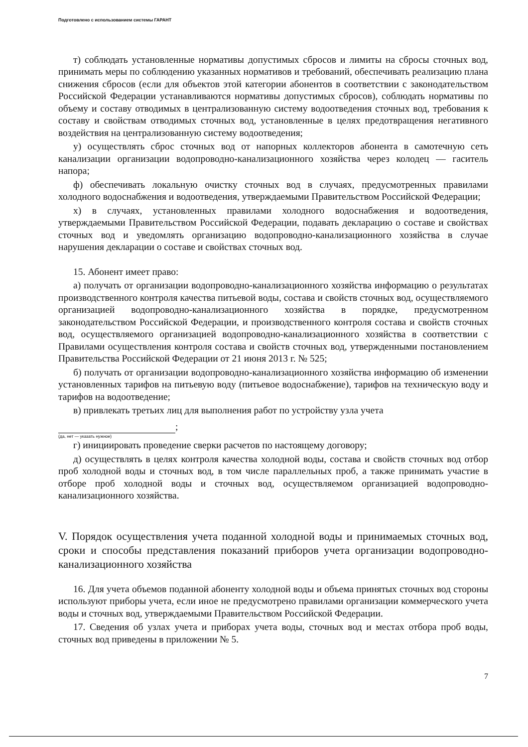Подготовлено с использованием системы ГАРАНТ
т) соблюдать установленные нормативы допустимых сбросов и лимиты на сбросы сточных вод, принимать меры по соблюдению указанных нормативов и требований, обеспечивать реализацию плана снижения сбросов (если для объектов этой категории абонентов в соответствии с законодательством Российской Федерации устанавливаются нормативы допустимых сбросов), соблюдать нормативы по объему и составу отводимых в централизованную систему водоотведения сточных вод, требования к составу и свойствам отводимых сточных вод, установленные в целях предотвращения негативного воздействия на централизованную систему водоотведения;
у) осуществлять сброс сточных вод от напорных коллекторов абонента в самотечную сеть канализации организации водопроводно-канализационного хозяйства через колодец — гаситель напора;
ф) обеспечивать локальную очистку сточных вод в случаях, предусмотренных правилами холодного водоснабжения и водоотведения, утверждаемыми Правительством Российской Федерации;
х) в случаях, установленных правилами холодного водоснабжения и водоотведения, утверждаемыми Правительством Российской Федерации, подавать декларацию о составе и свойствах сточных вод и уведомлять организацию водопроводно-канализационного хозяйства в случае нарушения декларации о составе и свойствах сточных вод.
15. Абонент имеет право:
а) получать от организации водопроводно-канализационного хозяйства информацию о результатах производственного контроля качества питьевой воды, состава и свойств сточных вод, осуществляемого организацией водопроводно-канализационного хозяйства в порядке, предусмотренном законодательством Российской Федерации, и производственного контроля состава и свойств сточных вод, осуществляемого организацией водопроводно-канализационного хозяйства в соответствии с Правилами осуществления контроля состава и свойств сточных вод, утвержденными постановлением Правительства Российской Федерации от 21 июня 2013 г. № 525;
б) получать от организации водопроводно-канализационного хозяйства информацию об изменении установленных тарифов на питьевую воду (питьевое водоснабжение), тарифов на техническую воду и тарифов на водоотведение;
в) привлекать третьих лиц для выполнения работ по устройству узла учета
;
(да, нет — указать нужное)
г) инициировать проведение сверки расчетов по настоящему договору;
д) осуществлять в целях контроля качества холодной воды, состава и свойств сточных вод отбор проб холодной воды и сточных вод, в том числе параллельных проб, а также принимать участие в отборе проб холодной воды и сточных вод, осуществляемом организацией водопроводно-канализационного хозяйства.
V. Порядок осуществления учета поданной холодной воды и принимаемых сточных вод, сроки и способы представления показаний приборов учета организации водопроводно-канализационного хозяйства
16. Для учета объемов поданной абоненту холодной воды и объема принятых сточных вод стороны используют приборы учета, если иное не предусмотрено правилами организации коммерческого учета воды и сточных вод, утверждаемыми Правительством Российской Федерации.
17. Сведения об узлах учета и приборах учета воды, сточных вод и местах отбора проб воды, сточных вод приведены в приложении № 5.
7